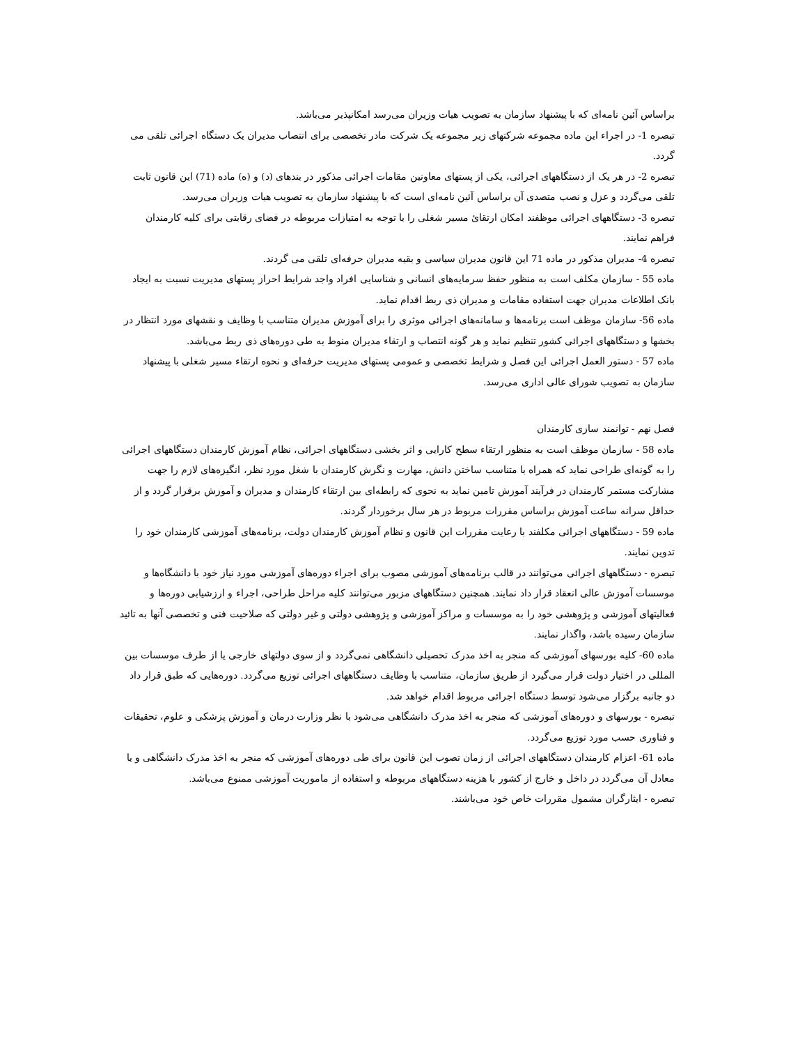براساس آئین نامه‌ای که با پیشنهاد سازمان به تصویب هیات وزیران می‌رسد امکانپذیر می‌باشد.
تبصره 1- در اجراء این ماده مجموعه شرکتهای زیر مجموعه یک شرکت مادر تخصصی برای انتصاب مدیران یک دستگاه اجرائی تلقی می گردد.
تبصره 2- در هر یک از دستگاههای اجرائی، یکی از پستهای معاونین مقامات اجرائی مذکور در بندهای (د) و (ه) ماده (71) این قانون ثابت تلقی می‌گردد و عزل و نصب متصدی آن براساس آئین نامه‌ای است که با پیشنهاد سازمان به تصویب هیات وزیران می‌رسد.
تبصره 3- دستگاههای اجرائی موظفند امکان ارتقائ مسیر شغلی را با توجه به امتیازات مربوطه در فضای رقابتی برای کلیه کارمندان فراهم نمایند.
تبصره 4- مدیران مذکور در ماده 71 این قانون مدیران سیاسی و بقیه مدیران حرفه‌ای تلقی می گردند.
ماده 55 - سازمان مکلف است به منظور حفظ سرمایه‌های انسانی و شناسایی افراد واجد شرایط احراز پستهای مدیریت نسبت به ایجاد بانک اطلاعات مدیران جهت استفاده مقامات و مدیران ذی ربط اقدام نماید.
ماده 56- سازمان موظف است برنامه‌ها و سامانه‌های اجرائی موثری را برای آموزش مدیران متناسب با وظایف و نقشهای مورد انتظار در بخشها و دستگاههای اجرائی کشور تنظیم نماید و هر گونه انتصاب و ارتقاء مدیران منوط به طی دوره‌های ذی ربط می‌باشد.
ماده 57 - دستور العمل اجرائی این فصل و شرایط تخصصی و عمومی پستهای مدیریت حرفه‌ای و نحوه ارتقاء مسیر شغلی با پیشنهاد سازمان به تصویب شورای عالی اداری می‌رسد.
فصل نهم - توانمند سازی کارمندان
ماده 58 - سازمان موظف است به منظور ارتقاء سطح کارایی و اثر بخشی دستگاههای اجرائی، نظام آموزش کارمندان دستگاههای اجرائی را به گونه‌ای طراحی نماید که همراه با متناسب ساختن دانش، مهارت و نگرش کارمندان با شغل مورد نظر، انگیزه‌های لازم را جهت مشارکت مستمر کارمندان در فرآیند آموزش تامین نماید به نحوی که رابطه‌ای بین ارتقاء کارمندان و مدیران و آموزش برقرار گردد و از حداقل سرانه ساعت آموزش براساس مقررات مربوط در هر سال برخوردار گردند.
ماده 59 - دستگاههای اجرائی مکلفند با رعایت مقررات این قانون و نظام آموزش کارمندان دولت، برنامه‌های آموزشی کارمندان خود را تدوین نمایند.
تبصره - دستگاههای اجرائی می‌توانند در قالب برنامه‌های آموزشی مصوب برای اجراء دوره‌های آموزشی مورد نیاز خود با دانشگاه‌ها و موسسات آموزش عالی انعقاد قرار داد نمایند. همچنین دستگاههای مزبور می‌توانند کلیه مراحل طراحی، اجراء و ارزشیابی دوره‌ها و فعالیتهای آموزشی و پژوهشی خود را به موسسات و مراکز آموزشی و پژوهشی دولتی و غیر دولتی که صلاحیت فنی و تخصصی آنها به تائید سازمان رسیده باشد، واگذار نمایند.
ماده 60- کلیه بورسهای آموزشی که منجر به اخذ مدرک تحصیلی دانشگاهی نمی‌گردد و از سوی دولتهای خارجی یا از طرف موسسات بین المللی در اختیار دولت قرار می‌گیرد از طریق سازمان، متناسب با وظایف دستگاههای اجرائی توزیع می‌گردد. دوره‌هایی که طبق قرار داد دو جانبه برگزار می‌شود توسط دستگاه اجرائی مربوط اقدام خواهد شد.
تبصره - بورسهای و دوره‌های آموزشی که منجر به اخذ مدرک دانشگاهی می‌شود با نظر وزارت درمان و آموزش پزشکی و علوم، تحقیقات و فناوری حسب مورد توزیع می‌گردد.
ماده 61- اعزام کارمندان دستگاههای اجرائی از زمان تصوب این قانون برای طی دوره‌های آموزشی که منجر به اخذ مدرک دانشگاهی و یا معادل آن می‌گردد در داخل و خارج از کشور با هزینه دستگاههای مربوطه و استفاده از ماموریت آموزشی ممنوع می‌باشد.
تبصره - ایثارگران مشمول مقررات خاص خود می‌باشند.